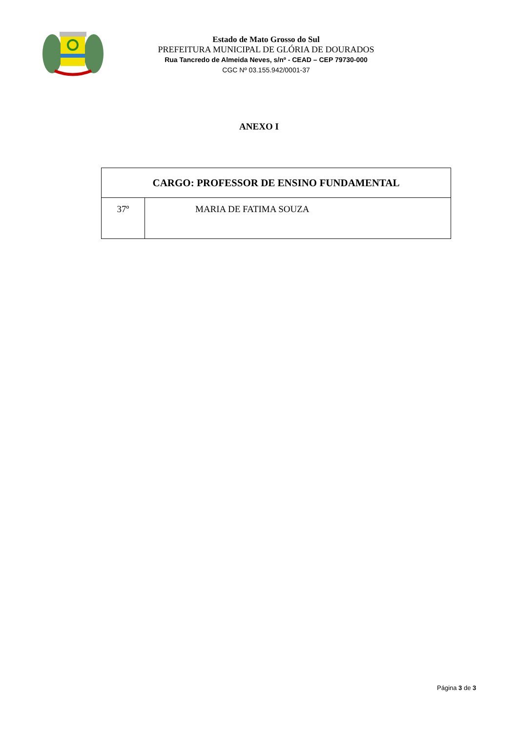Estado de Mato Grosso do Sul
PREFEITURA MUNICIPAL DE GLÓRIA DE DOURADOS
Rua Tancredo de Almeida Neves, s/nº - CEAD – CEP 79730-000
CGC Nº 03.155.942/0001-37
ANEXO I
| CARGO: PROFESSOR DE ENSINO FUNDAMENTAL | |
| --- | --- |
| 37º | MARIA DE FATIMA SOUZA |
Página 3 de 3